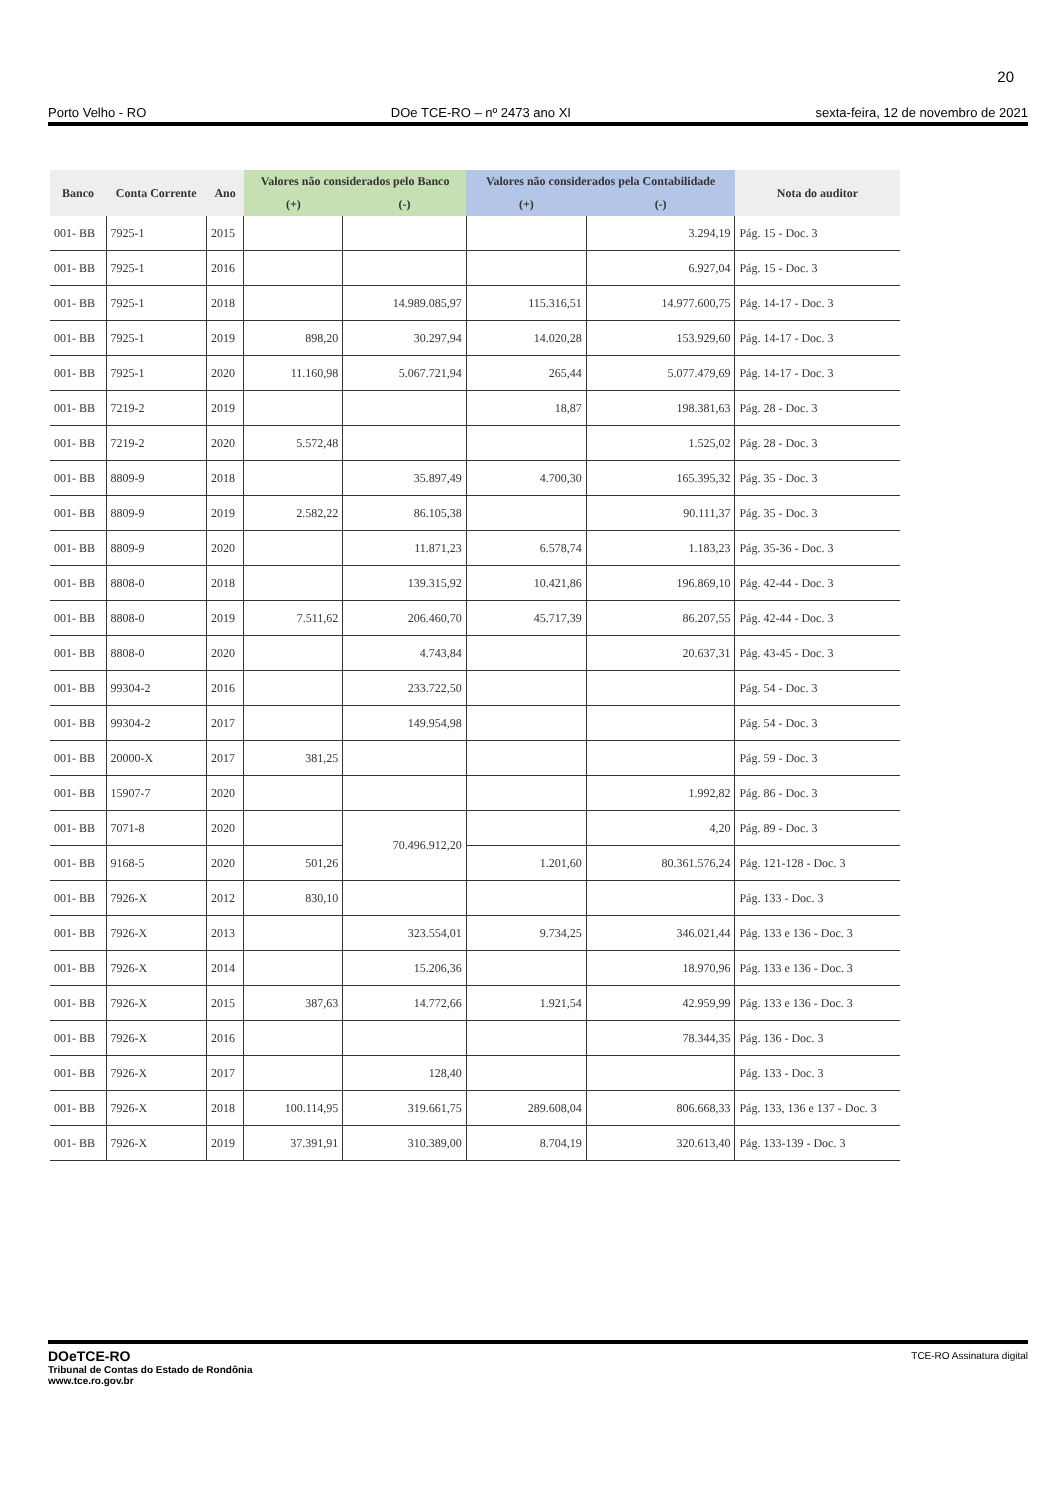20
Porto Velho - RO DOe TCE-RO – nº 2473 ano XI sexta-feira, 12 de novembro de 2021
| Banco | Conta Corrente | Ano | Valores não considerados pelo Banco | | Valores não considerados pela Contabilidade | | Nota do auditor |
| --- | --- | --- | --- | --- | --- | --- | --- |
| | | | (+) | (-) | (+) | (-) | |
| 001- BB | 7925-1 | 2015 | | | | 3.294,19 | Pág. 15 - Doc. 3 |
| 001- BB | 7925-1 | 2016 | | | | 6.927,04 | Pág. 15 - Doc. 3 |
| 001- BB | 7925-1 | 2018 | | 14.989.085,97 | 115.316,51 | 14.977.600,75 | Pág. 14-17 - Doc. 3 |
| 001- BB | 7925-1 | 2019 | 898,20 | 30.297,94 | 14.020,28 | 153.929,60 | Pág. 14-17 - Doc. 3 |
| 001- BB | 7925-1 | 2020 | 11.160,98 | 5.067.721,94 | 265,44 | 5.077.479,69 | Pág. 14-17 - Doc. 3 |
| 001- BB | 7219-2 | 2019 | | | 18,87 | 198.381,63 | Pág. 28 - Doc. 3 |
| 001- BB | 7219-2 | 2020 | 5.572,48 | | | 1.525,02 | Pág. 28 - Doc. 3 |
| 001- BB | 8809-9 | 2018 | | 35.897,49 | 4.700,30 | 165.395,32 | Pág. 35 - Doc. 3 |
| 001- BB | 8809-9 | 2019 | 2.582,22 | 86.105,38 | | 90.111,37 | Pág. 35 - Doc. 3 |
| 001- BB | 8809-9 | 2020 | | 11.871,23 | 6.578,74 | 1.183,23 | Pág. 35-36 - Doc. 3 |
| 001- BB | 8808-0 | 2018 | | 139.315,92 | 10.421,86 | 196.869,10 | Pág. 42-44 - Doc. 3 |
| 001- BB | 8808-0 | 2019 | 7.511,62 | 206.460,70 | 45.717,39 | 86.207,55 | Pág. 42-44 - Doc. 3 |
| 001- BB | 8808-0 | 2020 | | 4.743,84 | | 20.637,31 | Pág. 43-45 - Doc. 3 |
| 001- BB | 99304-2 | 2016 | | 233.722,50 | | | Pág. 54 - Doc. 3 |
| 001- BB | 99304-2 | 2017 | | 149.954,98 | | | Pág. 54 - Doc. 3 |
| 001- BB | 20000-X | 2017 | 381,25 | | | | Pág. 59 - Doc. 3 |
| 001- BB | 15907-7 | 2020 | | | | 1.992,82 | Pág. 86 - Doc. 3 |
| 001- BB | 7071-8 | 2020 | | 70.496.912,20 | | 4,20 | Pág. 89 - Doc. 3 |
| 001- BB | 9168-5 | 2020 | 501,26 | | 1.201,60 | 80.361.576,24 | Pág. 121-128 - Doc. 3 |
| 001- BB | 7926-X | 2012 | 830,10 | | | | Pág. 133 - Doc. 3 |
| 001- BB | 7926-X | 2013 | | 323.554,01 | 9.734,25 | 346.021,44 | Pág. 133 e 136 - Doc. 3 |
| 001- BB | 7926-X | 2014 | | 15.206,36 | | 18.970,96 | Pág. 133 e 136 - Doc. 3 |
| 001- BB | 7926-X | 2015 | 387,63 | 14.772,66 | 1.921,54 | 42.959,99 | Pág. 133 e 136 - Doc. 3 |
| 001- BB | 7926-X | 2016 | | | | 78.344,35 | Pág. 136 - Doc. 3 |
| 001- BB | 7926-X | 2017 | | 128,40 | | | Pág. 133 - Doc. 3 |
| 001- BB | 7926-X | 2018 | 100.114,95 | 319.661,75 | 289.608,04 | 806.668,33 | Pág. 133, 136 e 137 - Doc. 3 |
| 001- BB | 7926-X | 2019 | 37.391,91 | 310.389,00 | 8.704,19 | 320.613,40 | Pág. 133-139 - Doc. 3 |
DOeTCE-RO
Tribunal de Contas do Estado de Rondônia
www.tce.ro.gov.br
TCE-RO Assinatura digital